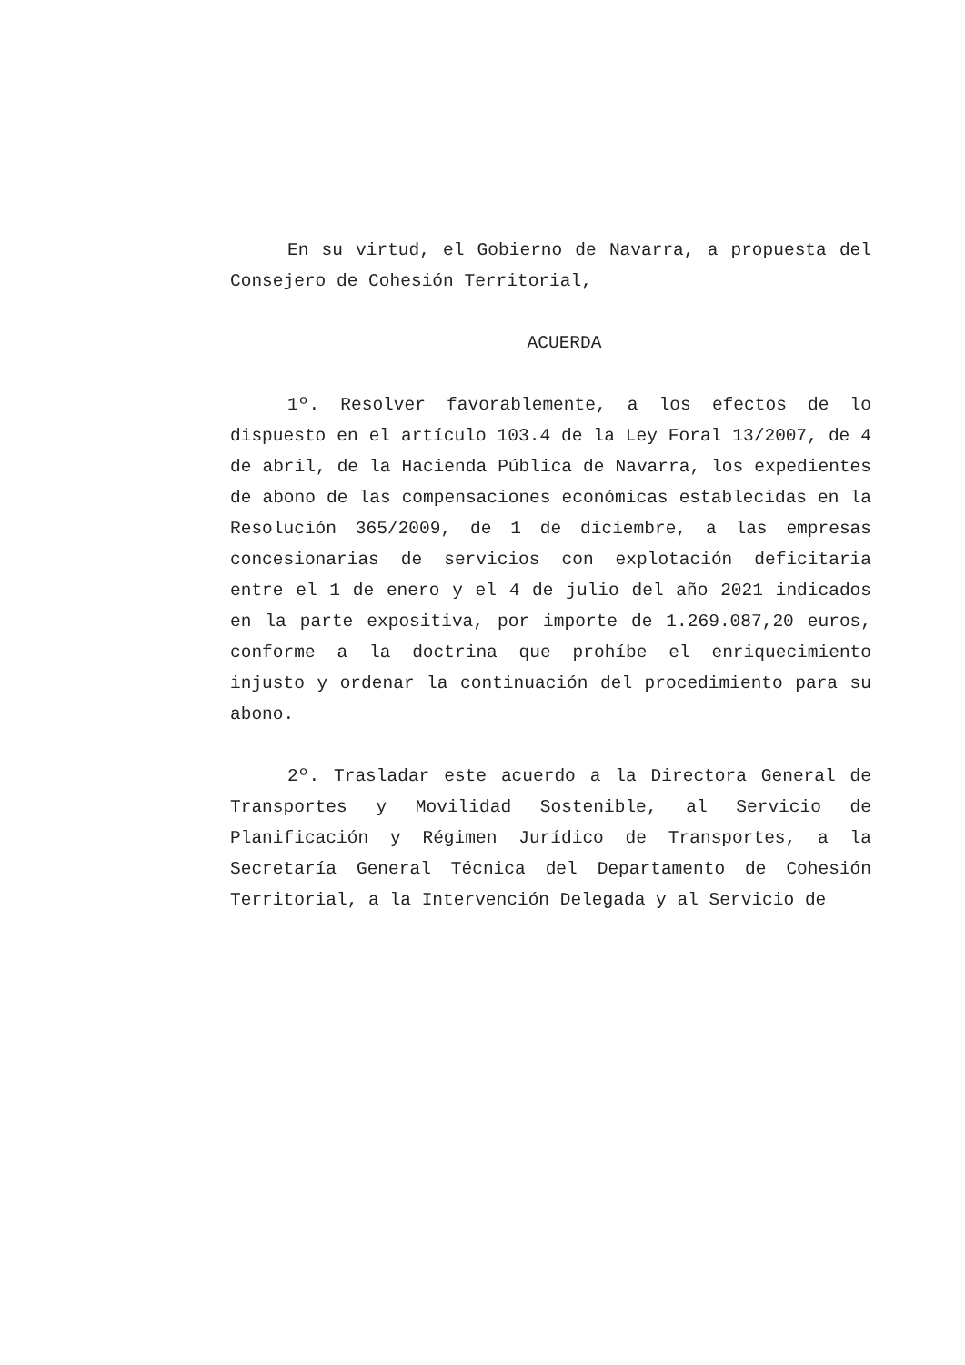En su virtud, el Gobierno de Navarra, a propuesta del Consejero de Cohesión Territorial,
ACUERDA
1º. Resolver favorablemente, a los efectos de lo dispuesto en el artículo 103.4 de la Ley Foral 13/2007, de 4 de abril, de la Hacienda Pública de Navarra, los expedientes de abono de las compensaciones económicas establecidas en la Resolución 365/2009, de 1 de diciembre, a las empresas concesionarias de servicios con explotación deficitaria entre el 1 de enero y el 4 de julio del año 2021 indicados en la parte expositiva, por importe de 1.269.087,20 euros, conforme a la doctrina que prohíbe el enriquecimiento injusto y ordenar la continuación del procedimiento para su abono.
2º. Trasladar este acuerdo a la Directora General de Transportes y Movilidad Sostenible, al Servicio de Planificación y Régimen Jurídico de Transportes, a la Secretaría General Técnica del Departamento de Cohesión Territorial, a la Intervención Delegada y al Servicio de